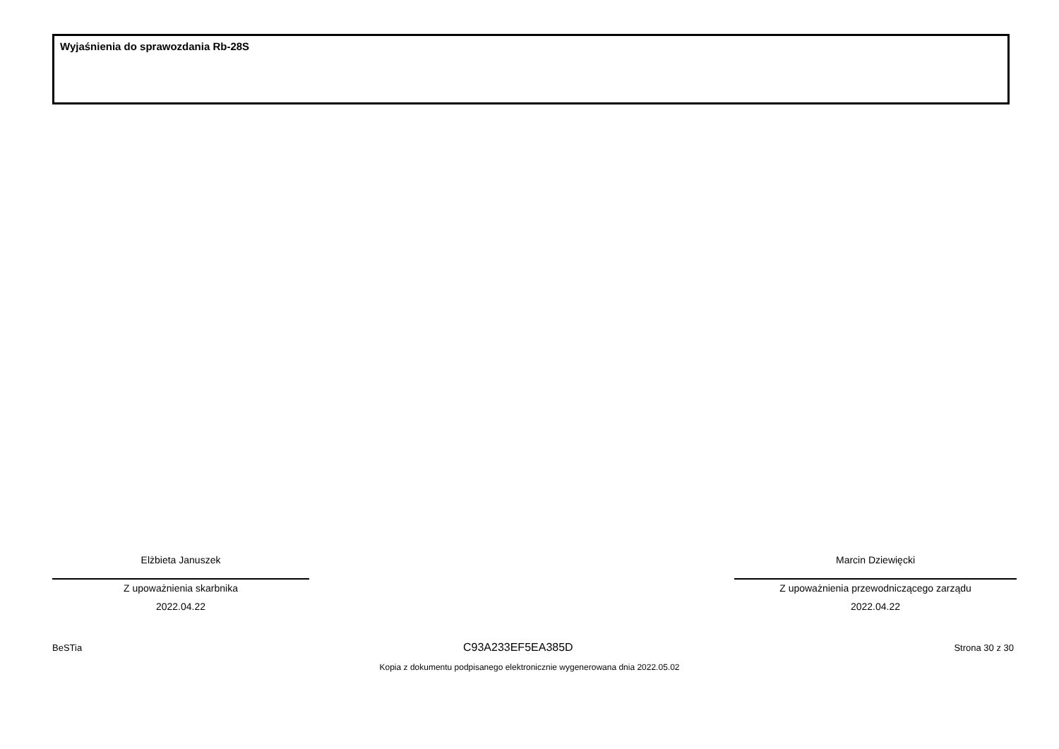Wyjaśnienia do sprawozdania Rb-28S
Elżbieta Januszek
Z upoważnienia skarbnika
2022.04.22
Marcin Dziewięcki
Z upoważnienia przewodniczącego zarządu
2022.04.22
BeSTia C93A233EF5EA385D Strona 30 z 30
Kopia z dokumentu podpisanego elektronicznie wygenerowana dnia 2022.05.02